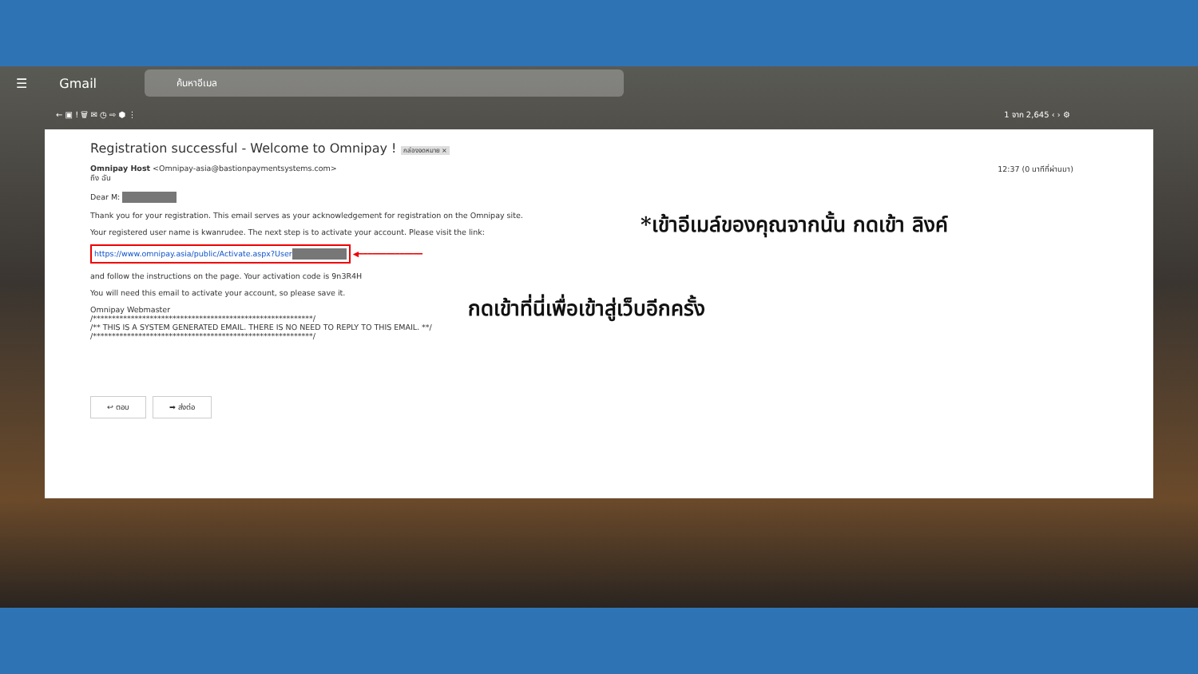☰ Gmail
ค้นหาอีเมล
← ▣ ! 🗑 ✉ ◷ ⇨ ⬢ ⋮ 1 จาก 2,645 ‹ › ⚙
Registration successful - Welcome to Omnipay ! กล่องจดหมาย ×
Omnipay Host <Omnipay-asia@bastionpaymentsystems.com> 12:37 (0 นาทีที่ผ่านมา)
ถึง ฉัน
Dear M:
Thank you for your registration. This email serves as your acknowledgement for registration on the Omnipay site.
Your registered user name is kwanrudee. The next step is to activate your account. Please visit the link:
https://www.omnipay.asia/public/Activate.aspx?User ◀━━━━━━━━━━━━━━
and follow the instructions on the page. Your activation code is 9n3R4H
You will need this email to activate your account, so please save it.
Omnipay Webmaster
/**********************************************************/
/** THIS IS A SYSTEM GENERATED EMAIL. THERE IS NO NEED TO REPLY TO THIS EMAIL. **/
/**********************************************************/
↩ ตอบ ➡ ส่งต่อ
*เข้าอีเมล์ของคุณจากนั้น กดเข้า ลิงค์
กดเข้าที่นี่เพื่อเข้าสู่เว็บอีกครั้ง